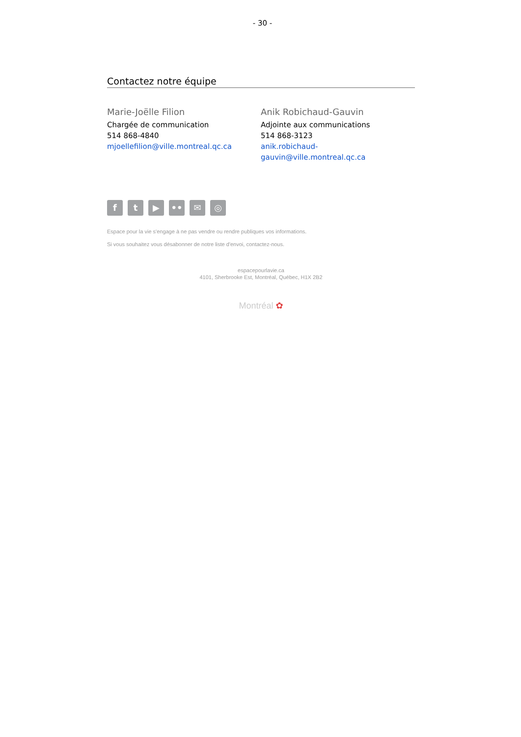- 30 -
Contactez notre équipe
Marie-Joëlle Filion
Chargée de communication
514 868-4840
mjoellefilion@ville.montreal.qc.ca
Anik Robichaud-Gauvin
Adjointe aux communications
514 868-3123
anik.robichaud-
gauvin@ville.montreal.qc.ca
f t ▶ •• ✉ ◎
Espace pour la vie s'engage à ne pas vendre ou rendre publiques vos informations.
Si vous souhaitez vous désabonner de notre liste d'envoi, contactez-nous.
espacepourlavie.ca
4101, Sherbrooke Est, Montréal, Québec, H1X 2B2
Montréal ✿